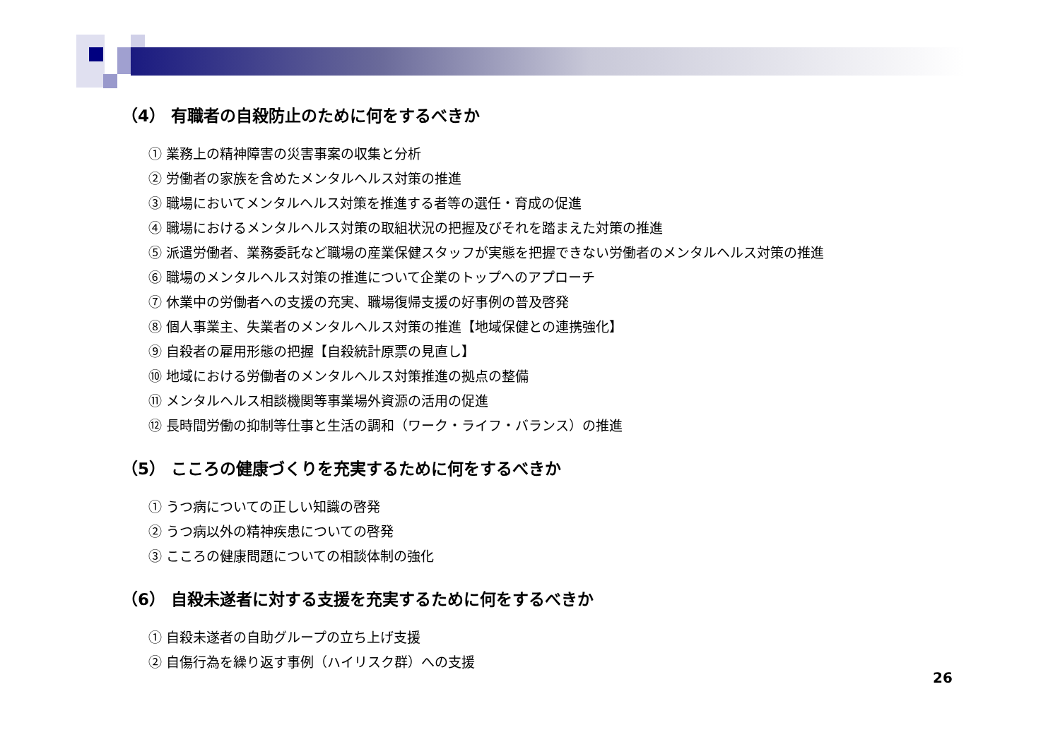（4） 有職者の自殺防止のために何をするべきか
① 業務上の精神障害の災害事案の収集と分析
② 労働者の家族を含めたメンタルヘルス対策の推進
③ 職場においてメンタルヘルス対策を推進する者等の選任・育成の促進
④ 職場におけるメンタルヘルス対策の取組状況の把握及びそれを踏まえた対策の推進
⑤ 派遣労働者、業務委託など職場の産業保健スタッフが実態を把握できない労働者のメンタルヘルス対策の推進
⑥ 職場のメンタルヘルス対策の推進について企業のトップへのアプローチ
⑦ 休業中の労働者への支援の充実、職場復帰支援の好事例の普及啓発
⑧ 個人事業主、失業者のメンタルヘルス対策の推進【地域保健との連携強化】
⑨ 自殺者の雇用形態の把握【自殺統計原票の見直し】
⑩ 地域における労働者のメンタルヘルス対策推進の拠点の整備
⑪ メンタルヘルス相談機関等事業場外資源の活用の促進
⑫ 長時間労働の抑制等仕事と生活の調和（ワーク・ライフ・バランス）の推進
（5） こころの健康づくりを充実するために何をするべきか
① うつ病についての正しい知識の啓発
② うつ病以外の精神疾患についての啓発
③ こころの健康問題についての相談体制の強化
（6） 自殺未遂者に対する支援を充実するために何をするべきか
① 自殺未遂者の自助グループの立ち上げ支援
② 自傷行為を繰り返す事例（ハイリスク群）への支援
26